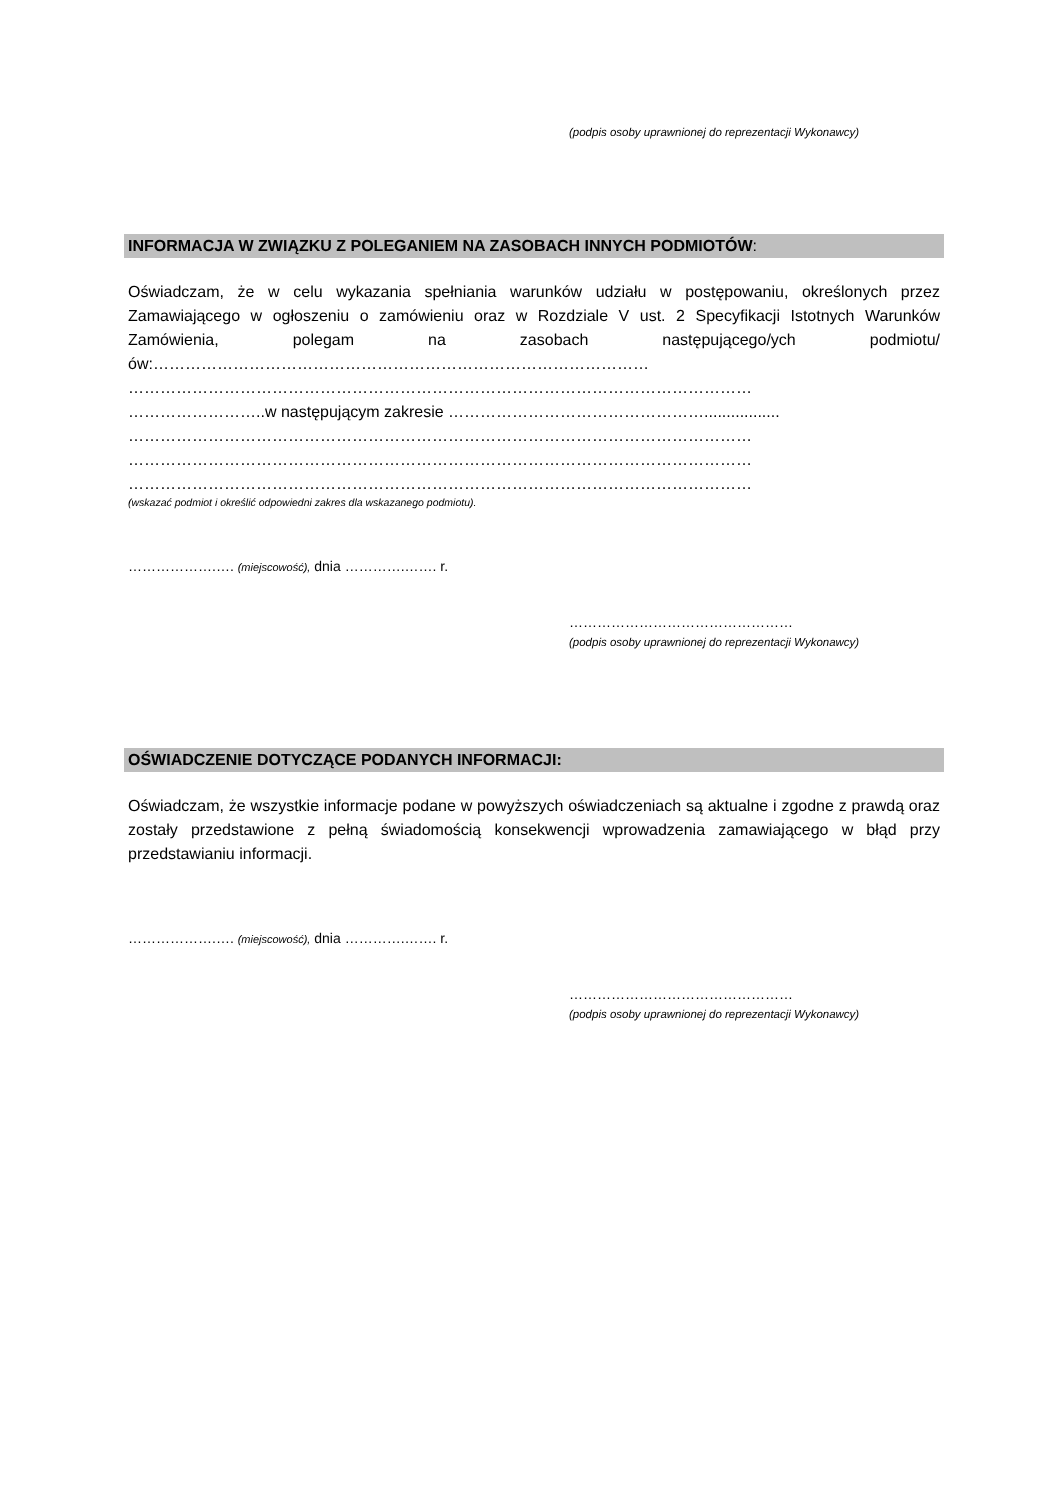(podpis osoby uprawnionej do reprezentacji Wykonawcy)
INFORMACJA W ZWIĄZKU Z POLEGANIEM NA ZASOBACH INNYCH PODMIOTÓW:
Oświadczam, że w celu wykazania spełniania warunków udziału w postępowaniu, określonych przez Zamawiającego w ogłoszeniu o zamówieniu oraz w Rozdziale V ust. 2 Specyfikacji Istotnych Warunków Zamówienia, polegam na zasobach następującego/ych podmiotu/ów:…………………………………………………………………………………
………………………………………………………………………………………………………
……………………..w następującym zakresie ………………………………………….................
………………………………………………………………………………………………………
………………………………………………………………………………………………………
………………………………………………………………………………………………………
(wskazać podmiot i określić odpowiedni zakres dla wskazanego podmiotu).
……………….…. (miejscowość), dnia ………….……. r.
…………………………………………
(podpis osoby uprawnionej do reprezentacji Wykonawcy)
OŚWIADCZENIE DOTYCZĄCE PODANYCH INFORMACJI:
Oświadczam, że wszystkie informacje podane w powyższych oświadczeniach są aktualne i zgodne z prawdą oraz zostały przedstawione z pełną świadomością konsekwencji wprowadzenia zamawiającego w błąd przy przedstawianiu informacji.
……………….…. (miejscowość), dnia ………….……. r.
…………………………………………
(podpis osoby uprawnionej do reprezentacji Wykonawcy)